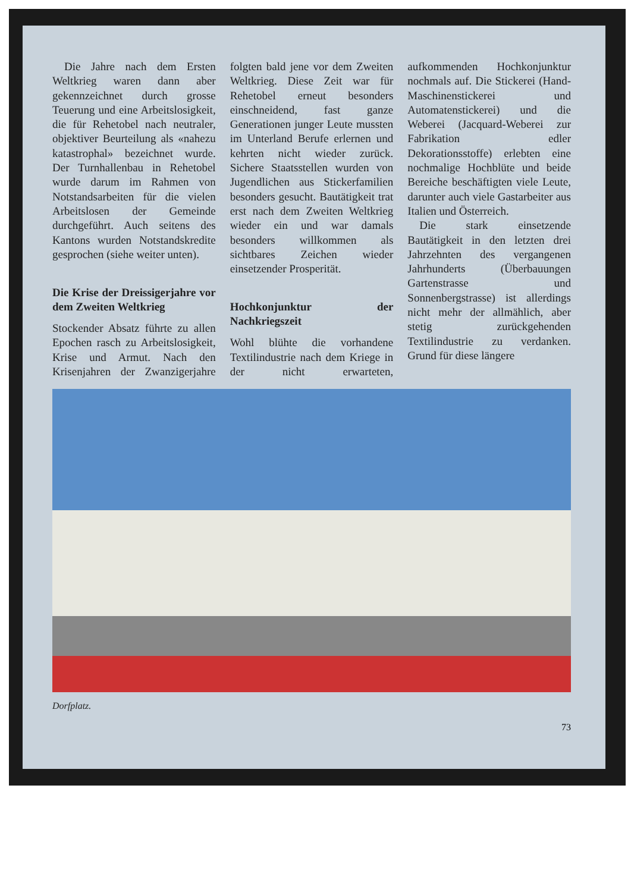Die Jahre nach dem Ersten Weltkrieg waren dann aber gekennzeichnet durch grosse Teuerung und eine Arbeitslosigkeit, die für Rehetobel nach neutraler, objektiver Beurteilung als «nahezu katastrophal» bezeichnet wurde. Der Turnhallenbau in Rehetobel wurde darum im Rahmen von Notstandsarbeiten für die vielen Arbeitslosen der Gemeinde durchgeführt. Auch seitens des Kantons wurden Notstandskredite gesprochen (siehe weiter unten).
Die Krise der Dreissigerjahre vor dem Zweiten Weltkrieg
Stockender Absatz führte zu allen Epochen rasch zu Arbeitslosigkeit, Krise und Armut. Nach den Krisenjahren der Zwanzigerjahre folgten bald jene vor dem Zweiten Weltkrieg. Diese Zeit war für Rehetobel erneut besonders einschneidend, fast ganze Generationen junger Leute mussten im Unterland Berufe erlernen und kehrten nicht wieder zurück. Sichere Staatsstellen wurden von Jugendlichen aus Stickerfamilien besonders gesucht. Bautätigkeit trat erst nach dem Zweiten Weltkrieg wieder ein und war damals besonders willkommen als sichtbares Zeichen wieder einsetzender Prosperität.
Hochkonjunktur der Nachkriegszeit
Wohl blühte die vorhandene Textilindustrie nach dem Kriege in der nicht erwarteten, aufkommenden Hochkonjunktur nochmals auf. Die Stickerei (Hand-Maschinenstickerei und Automatenstickerei) und die Weberei (Jacquard-Weberei zur Fabrikation edler Dekorationsstoffe) erlebten eine nochmalige Hochblüte und beide Bereiche beschäftigten viele Leute, darunter auch viele Gastarbeiter aus Italien und Österreich.
Die stark einsetzende Bautätigkeit in den letzten drei Jahrzehnten des vergangenen Jahrhunderts (Überbauungen Gartenstrasse und Sonnenbergstrasse) ist allerdings nicht mehr der allmählich, aber stetig zurückgehenden Textilindustrie zu verdanken. Grund für diese längere
Dorfplatz.
73